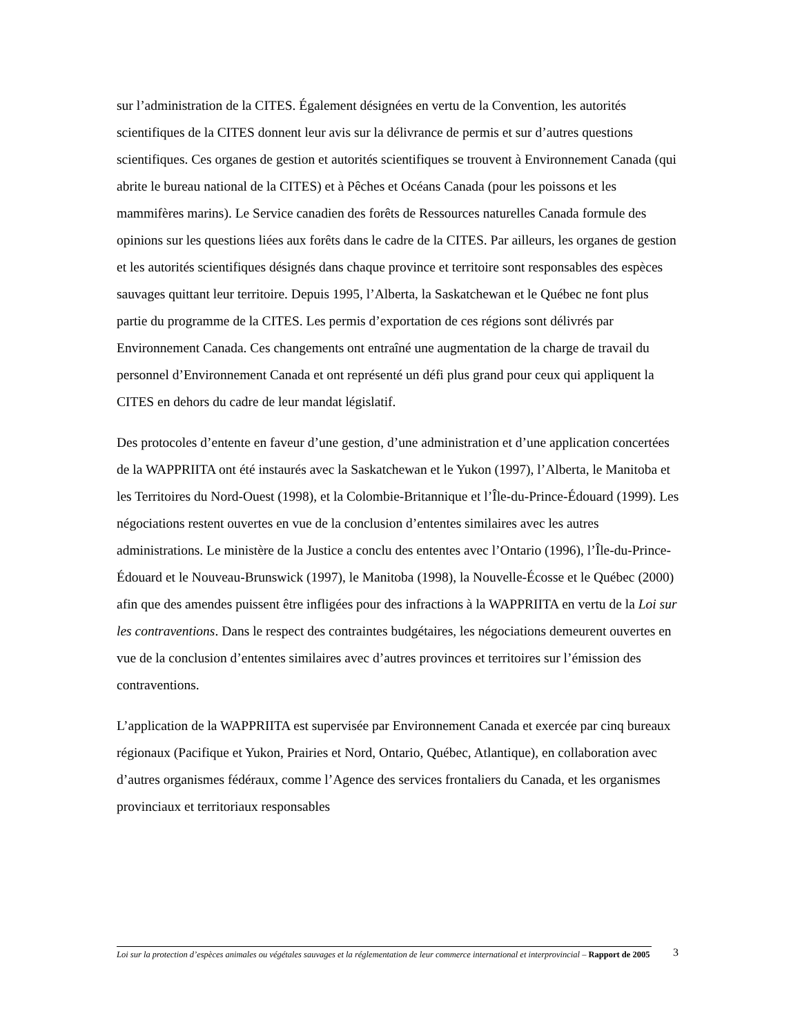sur l’administration de la CITES. Également désignées en vertu de la Convention, les autorités scientifiques de la CITES donnent leur avis sur la délivrance de permis et sur d’autres questions scientifiques. Ces organes de gestion et autorités scientifiques se trouvent à Environnement Canada (qui abrite le bureau national de la CITES) et à Pêches et Océans Canada (pour les poissons et les mammifères marins). Le Service canadien des forêts de Ressources naturelles Canada formule des opinions sur les questions liées aux forêts dans le cadre de la CITES. Par ailleurs, les organes de gestion et les autorités scientifiques désignés dans chaque province et territoire sont responsables des espèces sauvages quittant leur territoire. Depuis 1995, l’Alberta, la Saskatchewan et le Québec ne font plus partie du programme de la CITES. Les permis d’exportation de ces régions sont délivrés par Environnement Canada. Ces changements ont entraîné une augmentation de la charge de travail du personnel d’Environnement Canada et ont représenté un défi plus grand pour ceux qui appliquent la CITES en dehors du cadre de leur mandat législatif.
Des protocoles d’entente en faveur d’une gestion, d’une administration et d’une application concertées de la WAPPRIITA ont été instaurés avec la Saskatchewan et le Yukon (1997), l’Alberta, le Manitoba et les Territoires du Nord-Ouest (1998), et la Colombie-Britannique et l’Île-du-Prince-Édouard (1999). Les négociations restent ouvertes en vue de la conclusion d’ententes similaires avec les autres administrations. Le ministère de la Justice a conclu des ententes avec l’Ontario (1996), l’Île-du-Prince-Édouard et le Nouveau-Brunswick (1997), le Manitoba (1998), la Nouvelle-Écosse et le Québec (2000) afin que des amendes puissent être infligées pour des infractions à la WAPPRIITA en vertu de la Loi sur les contraventions. Dans le respect des contraintes budgétaires, les négociations demeurent ouvertes en vue de la conclusion d’ententes similaires avec d’autres provinces et territoires sur l’émission des contraventions.
L’application de la WAPPRIITA est supervisée par Environnement Canada et exercée par cinq bureaux régionaux (Pacifique et Yukon, Prairies et Nord, Ontario, Québec, Atlantique), en collaboration avec d’autres organismes fédéraux, comme l’Agence des services frontaliers du Canada, et les organismes provinciaux et territoriaux responsables
Loi sur la protection d’espèces animales ou végétales sauvages et la réglementation de leur commerce international et interprovincial – Rapport de 2005
3